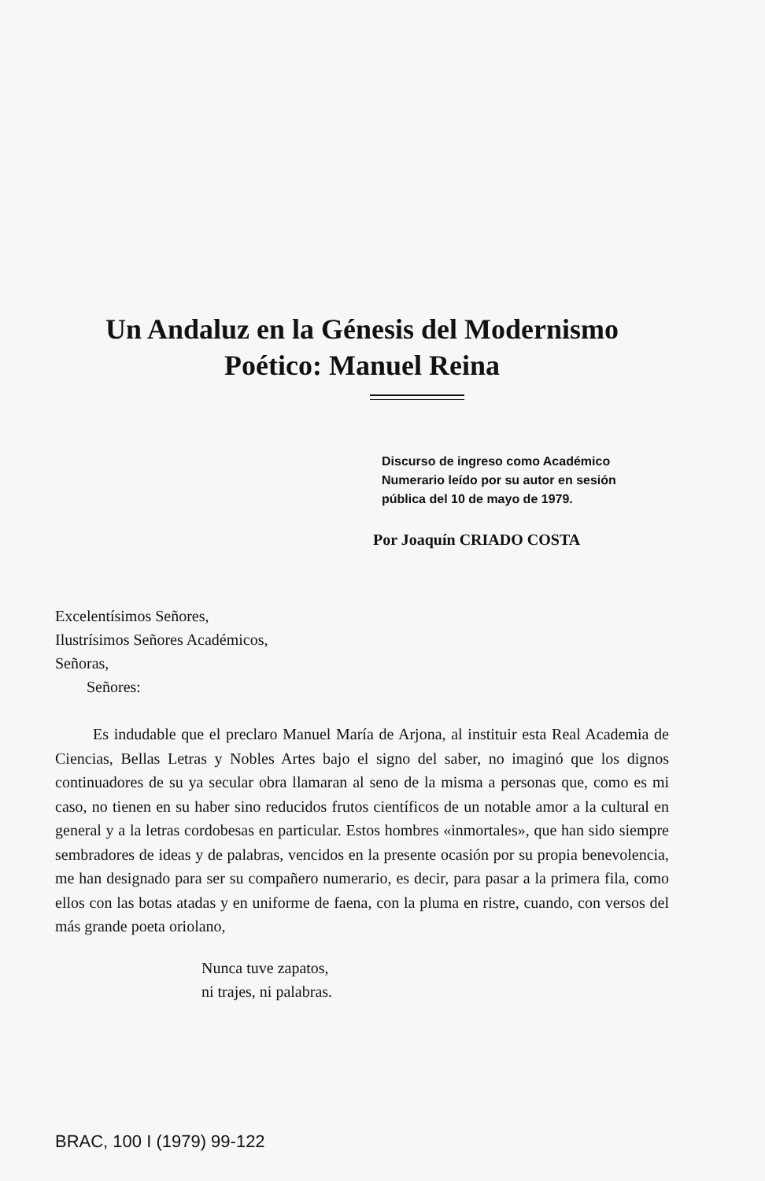Un Andaluz en la Génesis del Modernismo
Poético: Manuel Reina
Discurso de ingreso como Académico
Numerario leído por su autor en sesión
pública del 10 de mayo de 1979.
Por Joaquín CRIADO COSTA
Excelentísimos Señores,
Ilustrísimos Señores Académicos,
Señoras,
Señores:
Es indudable que el preclaro Manuel María de Arjona, al instituir esta Real Academia de Ciencias, Bellas Letras y Nobles Artes bajo el signo del saber, no imaginó que los dignos continuadores de su ya secular obra llamaran al seno de la misma a personas que, como es mi caso, no tienen en su haber sino reducidos frutos científicos de un notable amor a la cultural en general y a la letras cordobesas en particular. Estos hombres «inmortales», que han sido siempre sembradores de ideas y de palabras, vencidos en la presente ocasión por su propia benevolencia, me han designado para ser su compañero numerario, es decir, para pasar a la primera fila, como ellos con las botas atadas y en uniforme de faena, con la pluma en ristre, cuando, con versos del más grande poeta oriolano,
Nunca tuve zapatos,
ni trajes, ni palabras.
BRAC, 100 I (1979) 99-122